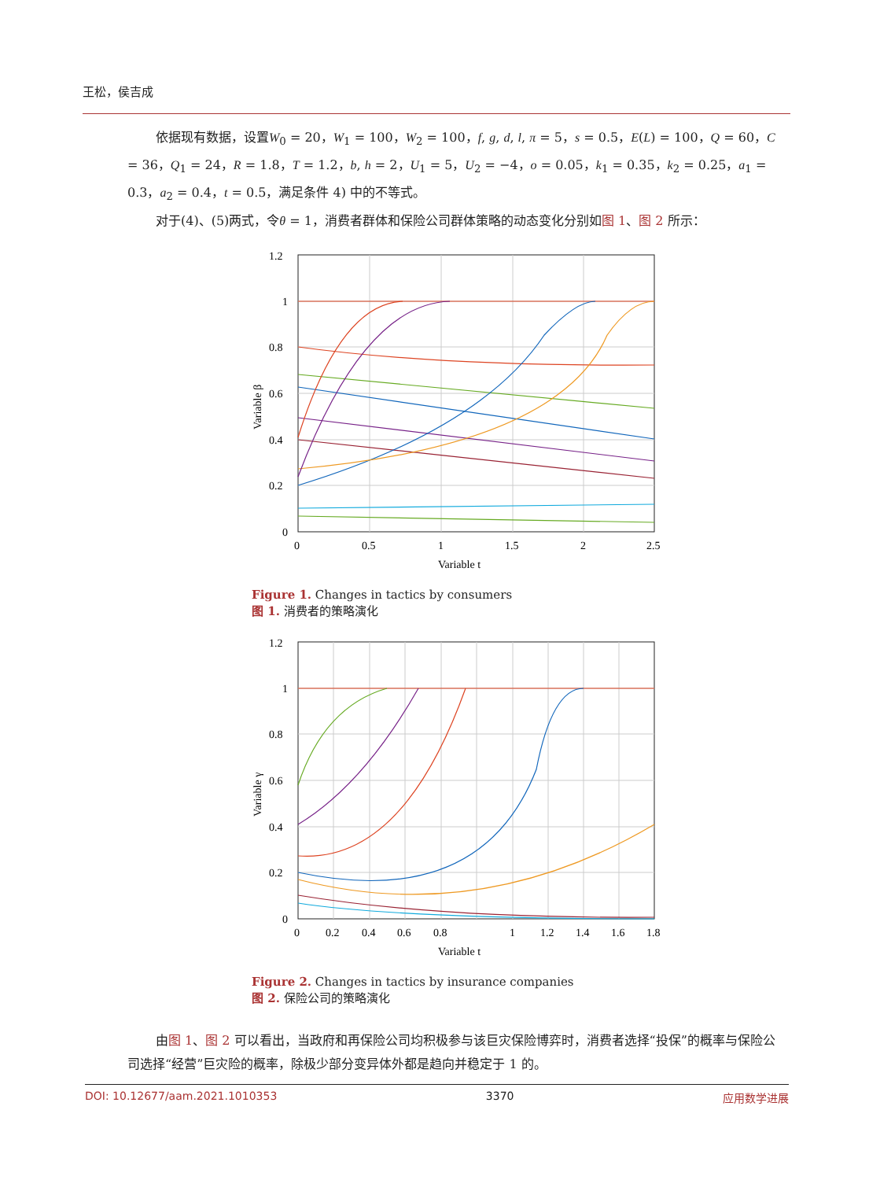王松，侯吉成
依据现有数据，设置W<sub>0</sub> = 20，W<sub>1</sub> = 100，W<sub>2</sub> = 100，f, g, d, l, π = 5，s = 0.5，E(L) = 100，Q = 60，C = 36，Q<sub>1</sub> = 24，R = 1.8，T = 1.2，b, h = 2，U<sub>1</sub> = 5，U<sub>2</sub> = −4，o = 0.05，k<sub>1</sub> = 0.35，k<sub>2</sub> = 0.25，a<sub>1</sub> = 0.3，a<sub>2</sub> = 0.4，t = 0.5，满足条件 4) 中的不等式。
对于(4)、(5)两式，令θ = 1，消费者群体和保险公司群体策略的动态变化分别如图 1、图 2 所示：
1.2
1
0.8
0.6
0.4
0.2
0
0
0.5
1
1.5
2
2.5
Variable t
Variable β
Figure 1. Changes in tactics by consumers
图 1. 消费者的策略演化
1.2
1
0.8
0.6
0.4
0.2
0
0
0.2
0.4
0.6
0.8
1
1.2
1.4
1.6
1.8
Variable t
Variable γ
Figure 2. Changes in tactics by insurance companies
图 2. 保险公司的策略演化
由图 1、图 2 可以看出，当政府和再保险公司均积极参与该巨灾保险博弈时，消费者选择“投保”的概率与保险公司选择“经营”巨灾险的概率，除极少部分变异体外都是趋向并稳定于 1 的。
DOI: 10.12677/aam.2021.1010353 3370 应用数学进展